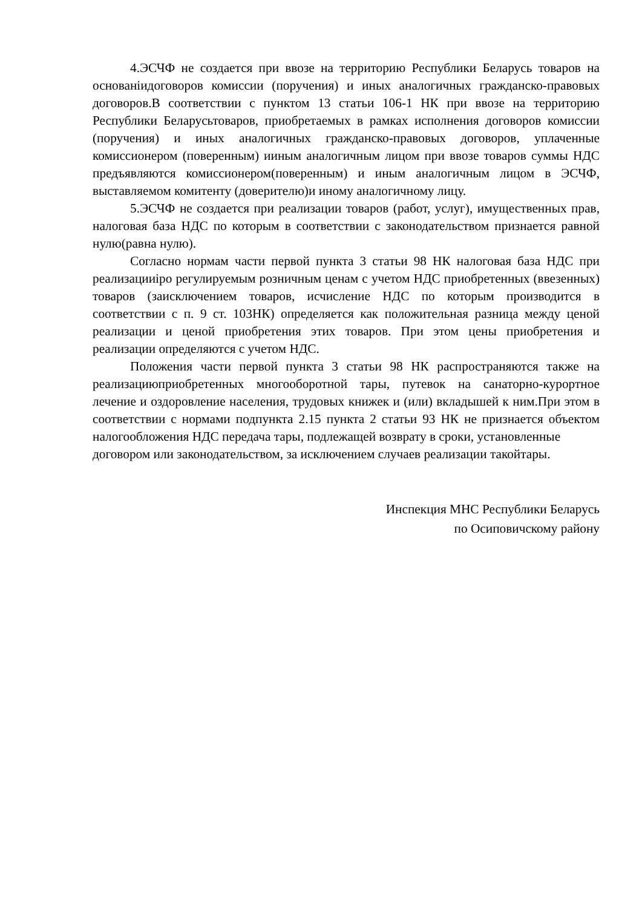4.ЭСЧФ не создается при ввозе на территорию Республики Беларусь товаров на основанiидоговоров комиссии (поручения) и иных аналогичных гражданско-правовых договоров.В соответствии с пунктом 13 статьи 106-1 НК при ввозе на территорию Республики Беларусьтоваров, приобретаемых в рамках исполнения договоров комиссии (поручения) и иных аналогичных гражданско-правовых договоров, уплаченные комиссионером (поверенным) ииным аналогичным лицом при ввозе товаров суммы НДС предъявляются комиссионером(поверенным) и иным аналогичным лицом в ЭСЧФ, выставляемом комитенту (доверителю)и иному аналогичному лицу.
5.ЭСЧФ не создается при реализации товаров (работ, услуг), имущественных прав, налоговая база НДС по которым в соответствии с законодательством признается равной нулю(равна нулю).
Согласно нормам части первой пункта 3 статьи 98 НК налоговая база НДС при реализацииipo регулируемым розничным ценам с учетом НДС приобретенных (ввезенных) товаров (заисключением товаров, исчисление НДС по которым производится в соответствии с п. 9 ст. 103НК) определяется как положительная разница между ценой реализации и ценой приобретения этих товаров. При этом цены приобретения и реализации определяются с учетом НДС.
Положения части первой пункта 3 статьи 98 НК распространяются также на реализациюприобретенных многооборотной тары, путевок на санаторно-курортное лечение и оздоровление населения, трудовых книжек и (или) вкладышей к ним.При этом в соответствии с нормами подпункта 2.15 пункта 2 статьи 93 НК не признается объектом налогообложения НДС передача тары, подлежащей возврату в сроки, установленные
договором или законодательством, за исключением случаев реализации такойтары.
Инспекция МНС Республики Беларусь
по Осиповичскому району